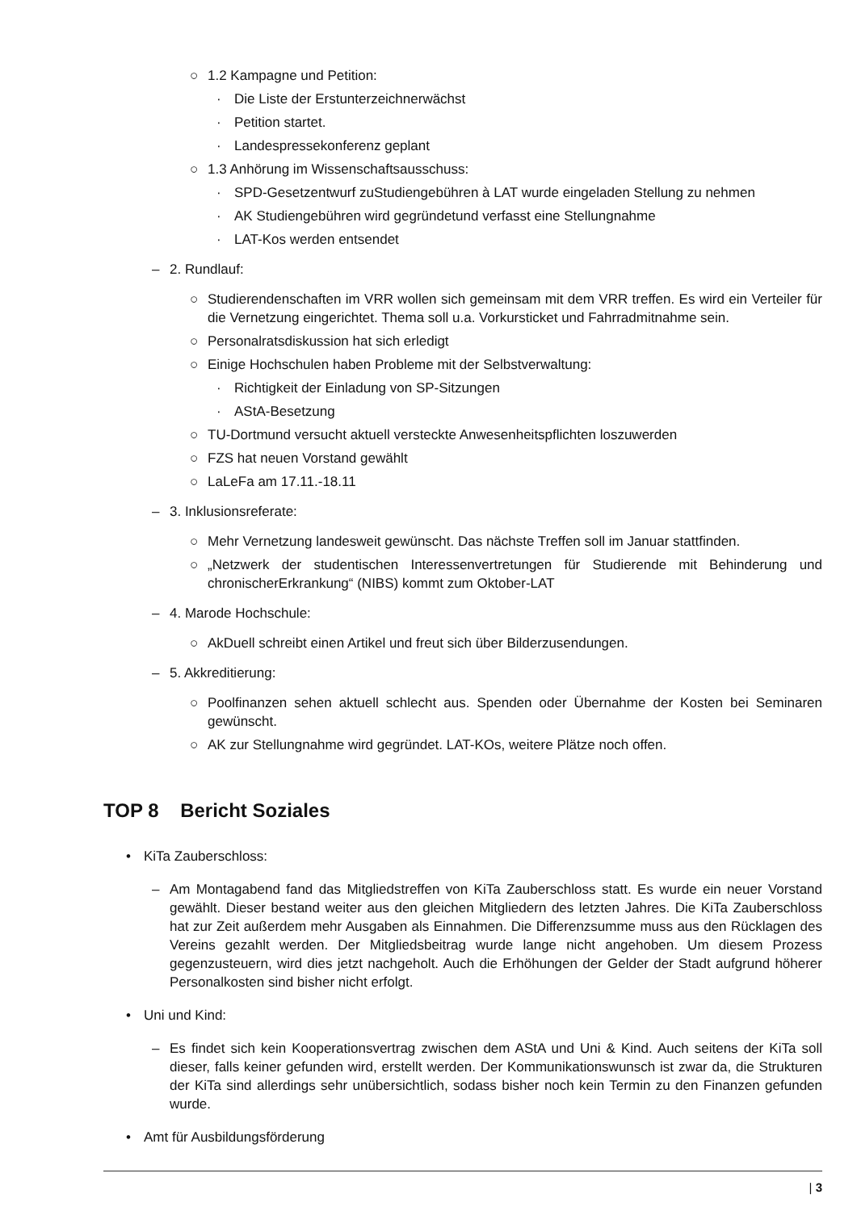○ 1.2 Kampagne und Petition:
· Die Liste der Erstunterzeichnerwächst
· Petition startet.
· Landespressekonferenz geplant
○ 1.3 Anhörung im Wissenschaftsausschuss:
· SPD-Gesetzentwurf zuStudiengebühren à LAT wurde eingeladen Stellung zu nehmen
· AK Studiengebühren wird gegründetund verfasst eine Stellungnahme
· LAT-Kos werden entsendet
– 2. Rundlauf:
○ Studierendenschaften im VRR wollen sich gemeinsam mit dem VRR treffen. Es wird ein Verteiler für die Vernetzung eingerichtet. Thema soll u.a. Vorkursticket und Fahrradmitnahme sein.
○ Personalratsdiskussion hat sich erledigt
○ Einige Hochschulen haben Probleme mit der Selbstverwaltung:
· Richtigkeit der Einladung von SP-Sitzungen
· AStA-Besetzung
○ TU-Dortmund versucht aktuell versteckte Anwesenheitspflichten loszuwerden
○ FZS hat neuen Vorstand gewählt
○ LaLeFa am 17.11.-18.11
– 3. Inklusionsreferate:
○ Mehr Vernetzung landesweit gewünscht. Das nächste Treffen soll im Januar stattfinden.
○ „Netzwerk der studentischen Interessenvertretungen für Studierende mit Behinderung und chronischerErkrankung“ (NIBS) kommt zum Oktober-LAT
– 4. Marode Hochschule:
○ AkDuell schreibt einen Artikel und freut sich über Bilderzusendungen.
– 5. Akkreditierung:
○ Poolfinanzen sehen aktuell schlecht aus. Spenden oder Übernahme der Kosten bei Seminaren gewünscht.
○ AK zur Stellungnahme wird gegründet. LAT-KOs, weitere Plätze noch offen.
TOP 8 Bericht Soziales
• KiTa Zauberschloss:
– Am Montagabend fand das Mitgliedstreffen von KiTa Zauberschloss statt. Es wurde ein neuer Vorstand gewählt. Dieser bestand weiter aus den gleichen Mitgliedern des letzten Jahres. Die KiTa Zauberschloss hat zur Zeit außerdem mehr Ausgaben als Einnahmen. Die Differenzsumme muss aus den Rücklagen des Vereins gezahlt werden. Der Mitgliedsbeitrag wurde lange nicht angehoben. Um diesem Prozess gegenzusteuern, wird dies jetzt nachgeholt. Auch die Erhöhungen der Gelder der Stadt aufgrund höherer Personalkosten sind bisher nicht erfolgt.
• Uni und Kind:
– Es findet sich kein Kooperationsvertrag zwischen dem AStA und Uni & Kind. Auch seitens der KiTa soll dieser, falls keiner gefunden wird, erstellt werden. Der Kommunikationswunsch ist zwar da, die Strukturen der KiTa sind allerdings sehr unübersichtlich, sodass bisher noch kein Termin zu den Finanzen gefunden wurde.
• Amt für Ausbildungsförderung
| 3